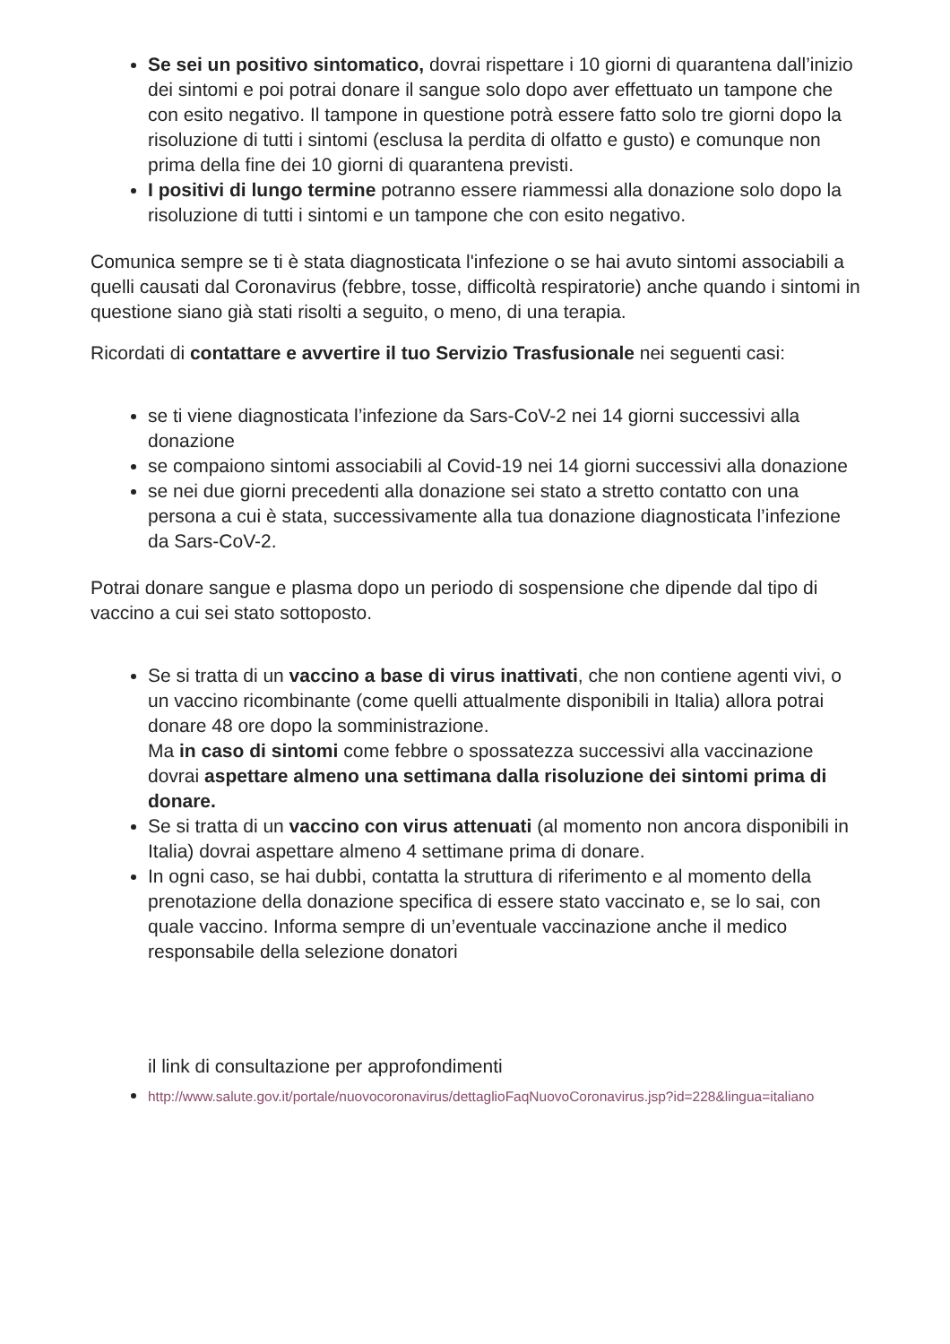Se sei un positivo sintomatico, dovrai rispettare i 10 giorni di quarantena dall’inizio dei sintomi e poi potrai donare il sangue solo dopo aver effettuato un tampone che con esito negativo. Il tampone in questione potrà essere fatto solo tre giorni dopo la risoluzione di tutti i sintomi (esclusa la perdita di olfatto e gusto) e comunque non prima della fine dei 10 giorni di quarantena previsti.
I positivi di lungo termine potranno essere riammessi alla donazione solo dopo la risoluzione di tutti i sintomi e un tampone che con esito negativo.
Comunica sempre se ti è stata diagnosticata l'infezione o se hai avuto sintomi associabili a quelli causati dal Coronavirus (febbre, tosse, difficoltà respiratorie) anche quando i sintomi in questione siano già stati risolti a seguito, o meno, di una terapia.
Ricordati di contattare e avvertire il tuo Servizio Trasfusionale nei seguenti casi:
se ti viene diagnosticata l’infezione da Sars-CoV-2 nei 14 giorni successivi alla donazione
se compaiono sintomi associabili al Covid-19 nei 14 giorni successivi alla donazione
se nei due giorni precedenti alla donazione sei stato a stretto contatto con una persona a cui è stata, successivamente alla tua donazione diagnosticata l’infezione da Sars-CoV-2.
Potrai donare sangue e plasma dopo un periodo di sospensione che dipende dal tipo di vaccino a cui sei stato sottoposto.
Se si tratta di un vaccino a base di virus inattivati, che non contiene agenti vivi, o un vaccino ricombinante (come quelli attualmente disponibili in Italia) allora potrai donare 48 ore dopo la somministrazione.
Ma in caso di sintomi come febbre o spossatezza successivi alla vaccinazione dovrai aspettare almeno una settimana dalla risoluzione dei sintomi prima di donare.
Se si tratta di un vaccino con virus attenuati (al momento non ancora disponibili in Italia) dovrai aspettare almeno 4 settimane prima di donare.
In ogni caso, se hai dubbi, contatta la struttura di riferimento e al momento della prenotazione della donazione specifica di essere stato vaccinato e, se lo sai, con quale vaccino. Informa sempre di un’eventuale vaccinazione anche il medico responsabile della selezione donatori
il link di consultazione per approfondimenti
http://www.salute.gov.it/portale/nuovocoronavirus/dettaglioFaqNuovoCoronavirus.jsp?id=228&lingua=italiano